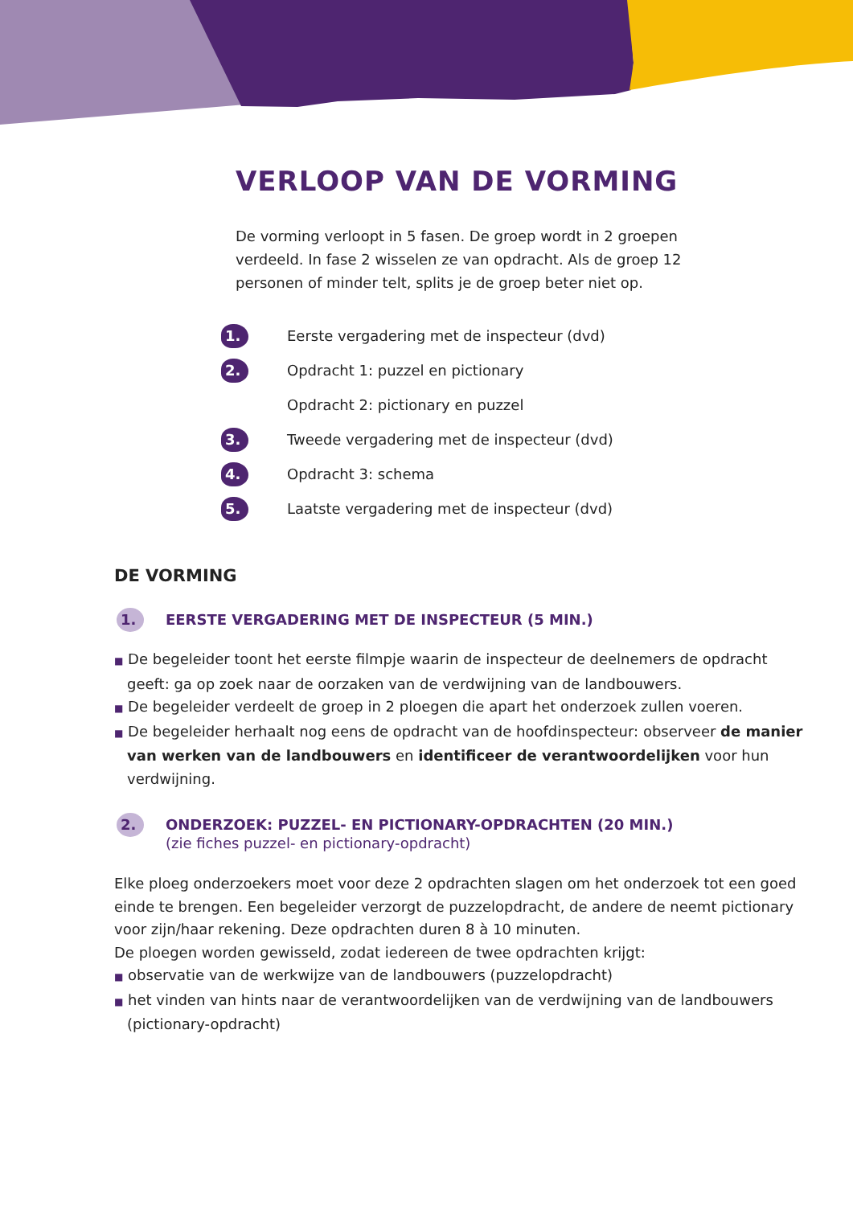VERLOOP VAN DE VORMING
De vorming verloopt in 5 fasen. De groep wordt in 2 groepen verdeeld. In fase 2 wisselen ze van opdracht. Als de groep 12 personen of minder telt, splits je de groep beter niet op.
1. Eerste vergadering met de inspecteur (dvd)
2. Opdracht 1: puzzel en pictionary
Opdracht 2: pictionary en puzzel
3. Tweede vergadering met de inspecteur (dvd)
4. Opdracht 3: schema
5. Laatste vergadering met de inspecteur (dvd)
DE VORMING
1.
EERSTE VERGADERING MET DE INSPECTEUR (5 MIN.)
■ De begeleider toont het eerste filmpje waarin de inspecteur de deelnemers de opdracht geeft: ga op zoek naar de oorzaken van de verdwijning van de landbouwers.
■ De begeleider verdeelt de groep in 2 ploegen die apart het onderzoek zullen voeren.
■ De begeleider herhaalt nog eens de opdracht van de hoofdinspecteur: observeer de manier van werken van de landbouwers en identificeer de verantwoordelijken voor hun verdwijning.
2.
ONDERZOEK: PUZZEL- EN PICTIONARY-OPDRACHTEN (20 MIN.)
(zie fiches puzzel- en pictionary-opdracht)
Elke ploeg onderzoekers moet voor deze 2 opdrachten slagen om het onderzoek tot een goed einde te brengen. Een begeleider verzorgt de puzzelopdracht, de andere de neemt pictionary voor zijn/haar rekening. Deze opdrachten duren 8 à 10 minuten.
De ploegen worden gewisseld, zodat iedereen de twee opdrachten krijgt:
■ observatie van de werkwijze van de landbouwers (puzzelopdracht)
■ het vinden van hints naar de verantwoordelijken van de verdwijning van de landbouwers (pictionary-opdracht)